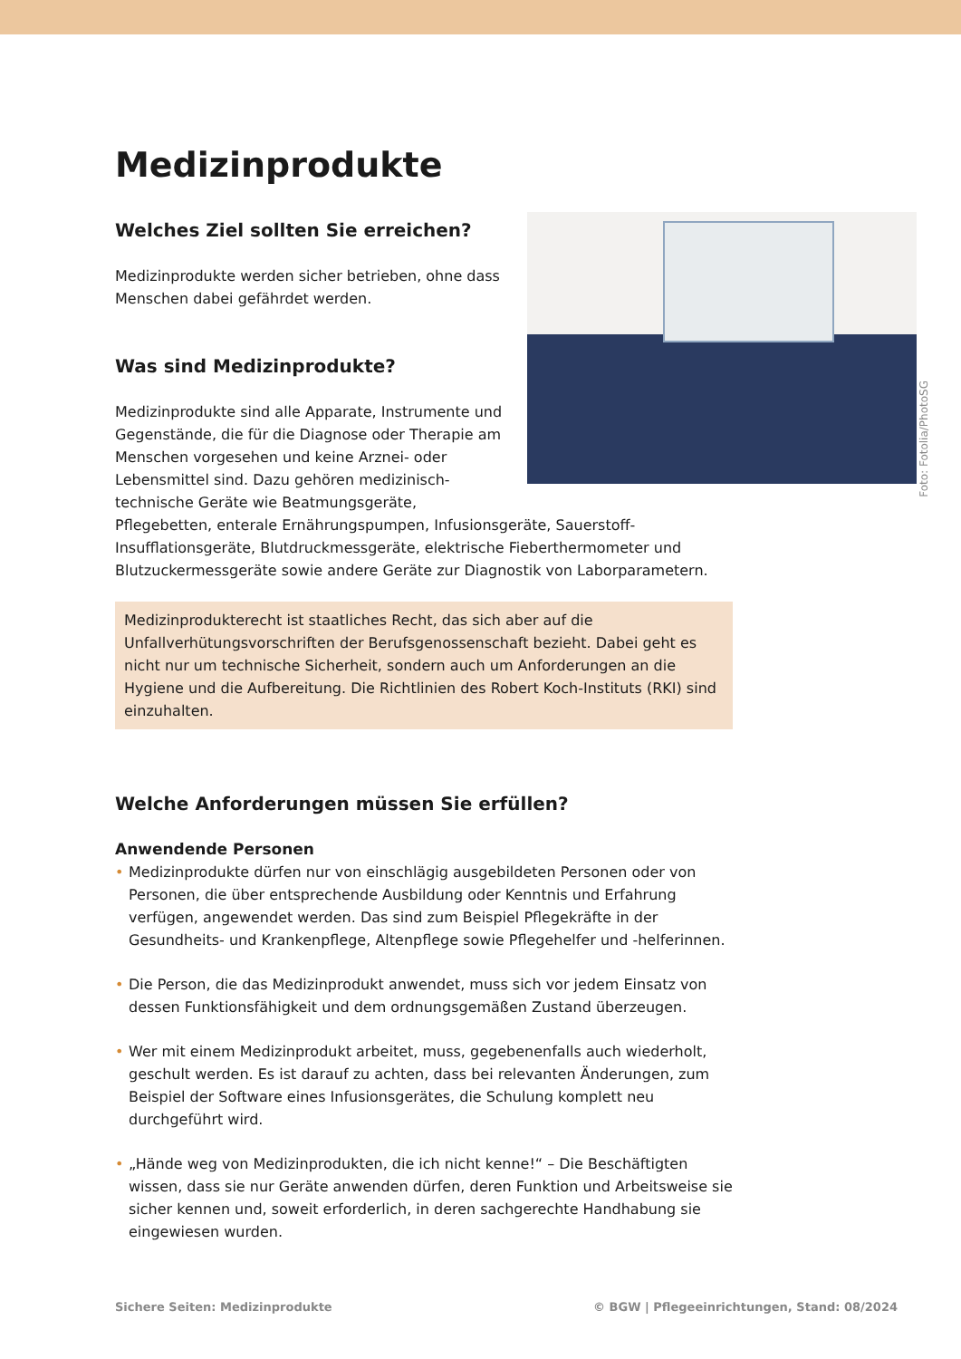Foto: Fotolia/PhotoSG
Medizinprodukte
Welches Ziel sollten Sie erreichen?
Medizinprodukte werden sicher betrieben, ohne dass Menschen dabei gefährdet werden.
Was sind Medizinprodukte?
Medizinprodukte sind alle Apparate, Instrumente und Gegenstände, die für die Diagnose oder Therapie am Menschen vorgesehen und keine Arznei- oder Lebensmittel sind. Dazu gehören medizinisch-technische Geräte wie Beatmungsgeräte, Pflegebetten, enterale Ernährungspumpen, Infusionsgeräte, Sauerstoff-Insufflationsgeräte, Blutdruckmessgeräte, elektrische Fieberthermometer und Blutzuckermessgeräte sowie andere Geräte zur Diagnostik von Laborparametern.
Medizinprodukterecht ist staatliches Recht, das sich aber auf die Unfallverhütungsvorschriften der Berufsgenossenschaft bezieht. Dabei geht es nicht nur um technische Sicherheit, sondern auch um Anforderungen an die Hygiene und die Aufbereitung. Die Richtlinien des Robert Koch-Instituts (RKI) sind einzuhalten.
Welche Anforderungen müssen Sie erfüllen?
Anwendende Personen
• Medizinprodukte dürfen nur von einschlägig ausgebildeten Personen oder von Personen, die über entsprechende Ausbildung oder Kenntnis und Erfahrung verfügen, angewendet werden. Das sind zum Beispiel Pflegekräfte in der Gesundheits- und Krankenpflege, Altenpflege sowie Pflegehelfer und -helferinnen.
• Die Person, die das Medizinprodukt anwendet, muss sich vor jedem Einsatz von dessen Funktionsfähigkeit und dem ordnungsgemäßen Zustand überzeugen.
• Wer mit einem Medizinprodukt arbeitet, muss, gegebenenfalls auch wiederholt, geschult werden. Es ist darauf zu achten, dass bei relevanten Änderungen, zum Beispiel der Software eines Infusionsgerätes, die Schulung komplett neu durchgeführt wird.
• „Hände weg von Medizinprodukten, die ich nicht kenne!“ – Die Beschäftigten wissen, dass sie nur Geräte anwenden dürfen, deren Funktion und Arbeitsweise sie sicher kennen und, soweit erforderlich, in deren sachgerechte Handhabung sie eingewiesen wurden.
Sichere Seiten: Medizinprodukte © BGW | Pflegeeinrichtungen, Stand: 08/2024